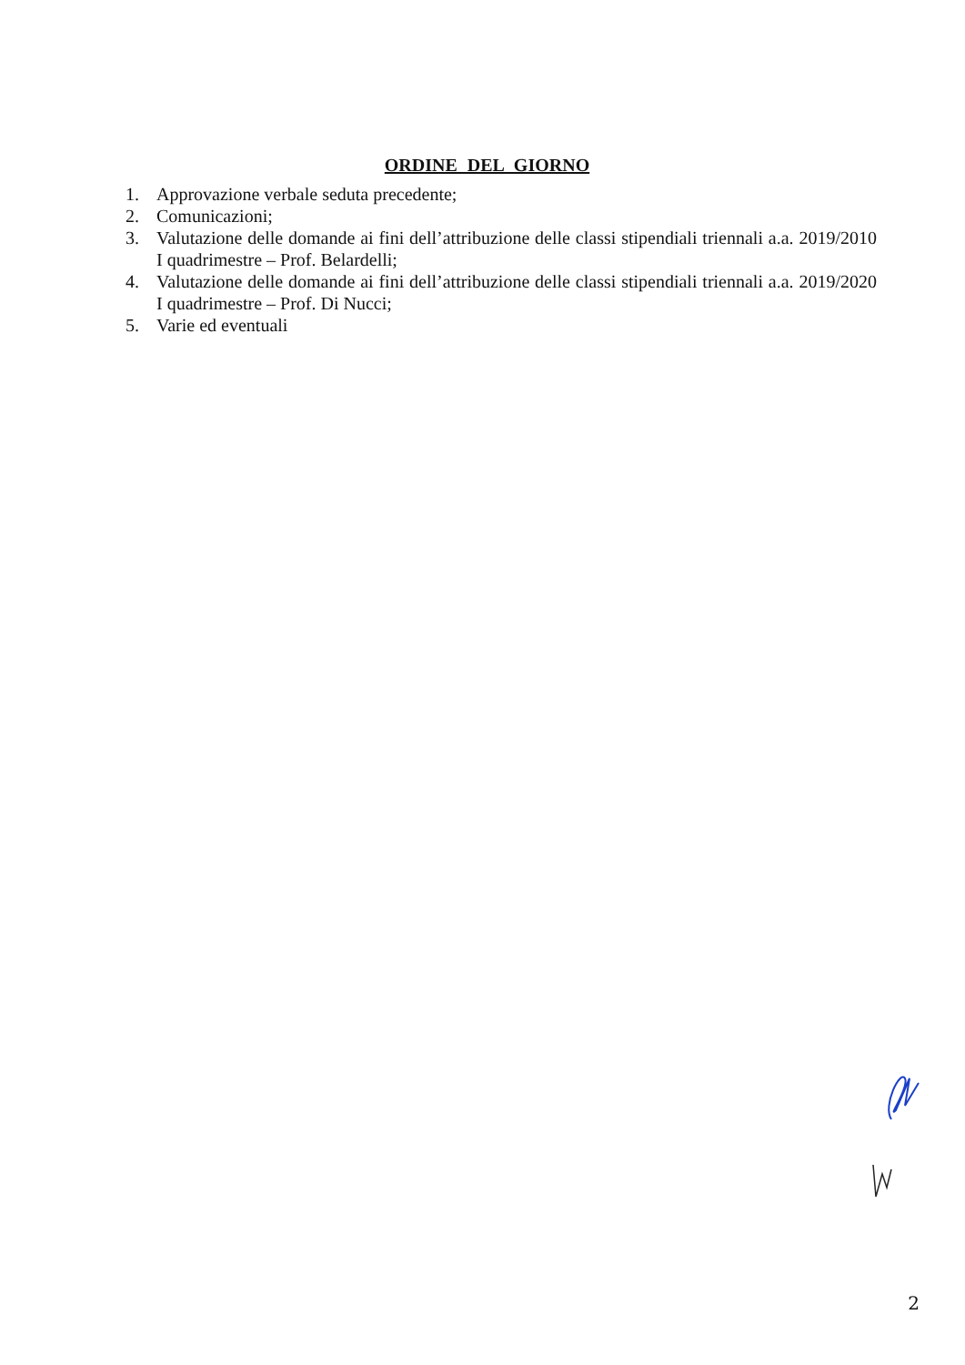ORDINE DEL GIORNO
1. Approvazione verbale seduta precedente;
2. Comunicazioni;
3. Valutazione delle domande ai fini dell’attribuzione delle classi stipendiali triennali a.a. 2019/2010 I quadrimestre – Prof. Belardelli;
4. Valutazione delle domande ai fini dell’attribuzione delle classi stipendiali triennali a.a. 2019/2020 I quadrimestre – Prof. Di Nucci;
5. Varie ed eventuali
2